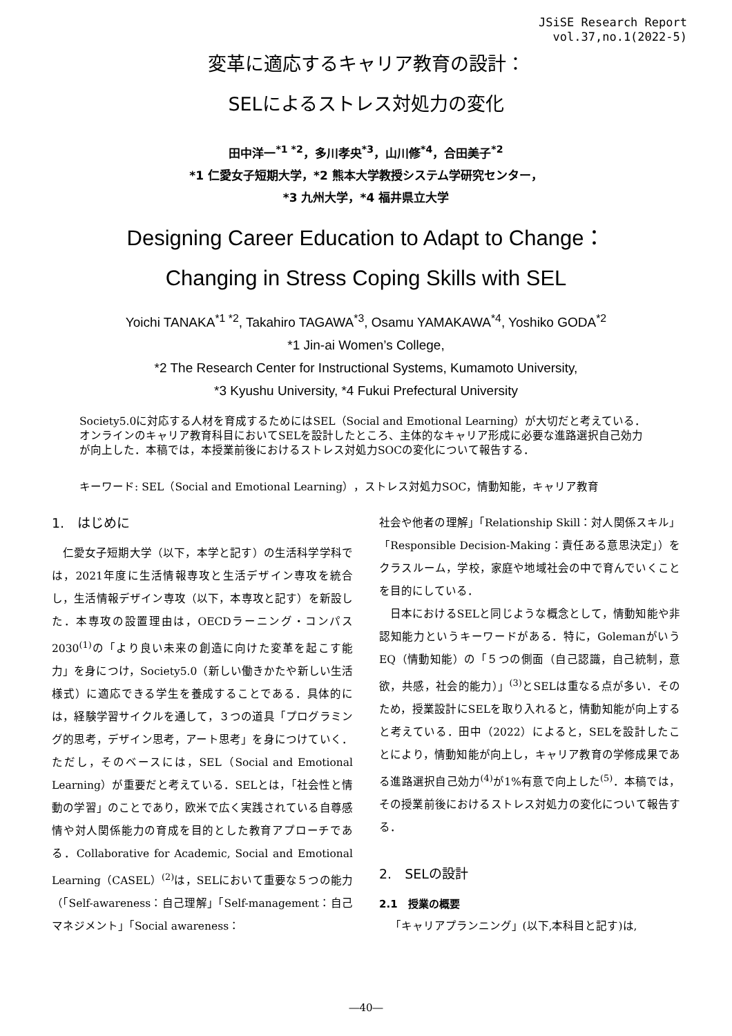JSiSE Research Report
vol.37,no.1(2022-5)
変革に適応するキャリア教育の設計：
SELによるストレス対処力の変化
田中洋一<sup>*1 *2</sup>，多川孝央<sup>*3</sup>，山川修<sup>*4</sup>，合田美子<sup>*2</sup>
*1 仁愛女子短期大学，*2 熊本大学教授システム学研究センター，
*3 九州大学，*4 福井県立大学
Designing Career Education to Adapt to Change：
Changing in Stress Coping Skills with SEL
Yoichi TANAKA<sup>*1 *2</sup>, Takahiro TAGAWA<sup>*3</sup>, Osamu YAMAKAWA<sup>*4</sup>, Yoshiko GODA<sup>*2</sup>
*1 Jin-ai Women’s College,
*2 The Research Center for Instructional Systems, Kumamoto University,
*3 Kyushu University, *4 Fukui Prefectural University
Society5.0に対応する人材を育成するためにはSEL（Social and Emotional Learning）が大切だと考えている．オンラインのキャリア教育科目においてSELを設計したところ、主体的なキャリア形成に必要な進路選択自己効力が向上した．本稿では，本授業前後におけるストレス対処力SOCの変化について報告する．
キーワード: SEL（Social and Emotional Learning），ストレス対処力SOC，情動知能，キャリア教育
1.　はじめに
仁愛女子短期大学（以下，本学と記す）の生活科学学科では，2021年度に生活情報専攻と生活デザイン専攻を統合し，生活情報デザイン専攻（以下，本専攻と記す）を新設した．本専攻の設置理由は，OECDラーニング・コンパス2030<sup>(1)</sup>の「より良い未来の創造に向けた変革を起こす能力」を身につけ，Society5.0（新しい働きかたや新しい生活様式）に適応できる学生を養成することである．具体的には，経験学習サイクルを通して，３つの道具「プログラミング的思考，デザイン思考，アート思考」を身につけていく．ただし，そのベースには，SEL（Social and Emotional Learning）が重要だと考えている．SELとは，「社会性と情動の学習」のことであり，欧米で広く実践されている自尊感情や対人関係能力の育成を目的とした教育アプローチである．Collaborative for Academic, Social and Emotional Learning（CASEL）<sup>(2)</sup>は，SELにおいて重要な５つの能力（「Self-awareness：自己理解」「Self-management：自己マネジメント」「Social awareness：
社会や他者の理解」「Relationship Skill：対人関係スキル」「Responsible Decision-Making：責任ある意思決定」）をクラスルーム，学校，家庭や地域社会の中で育んでいくことを目的にしている．
日本におけるSELと同じような概念として，情動知能や非認知能力というキーワードがある．特に，Golemanがいう EQ（情動知能）の「５つの側面（自己認識，自己統制，意欲，共感，社会的能力）」<sup>(3)</sup>とSELは重なる点が多い．そのため，授業設計にSELを取り入れると，情動知能が向上すると考えている．田中（2022）によると，SELを設計したことにより，情動知能が向上し，キャリア教育の学修成果である進路選択自己効力<sup>(4)</sup>が1%有意で向上した<sup>(5)</sup>．本稿では，その授業前後におけるストレス対処力の変化について報告する．
2.　SELの設計
2.1　授業の概要
「キャリアプランニング」(以下,本科目と記す)は,
―40―